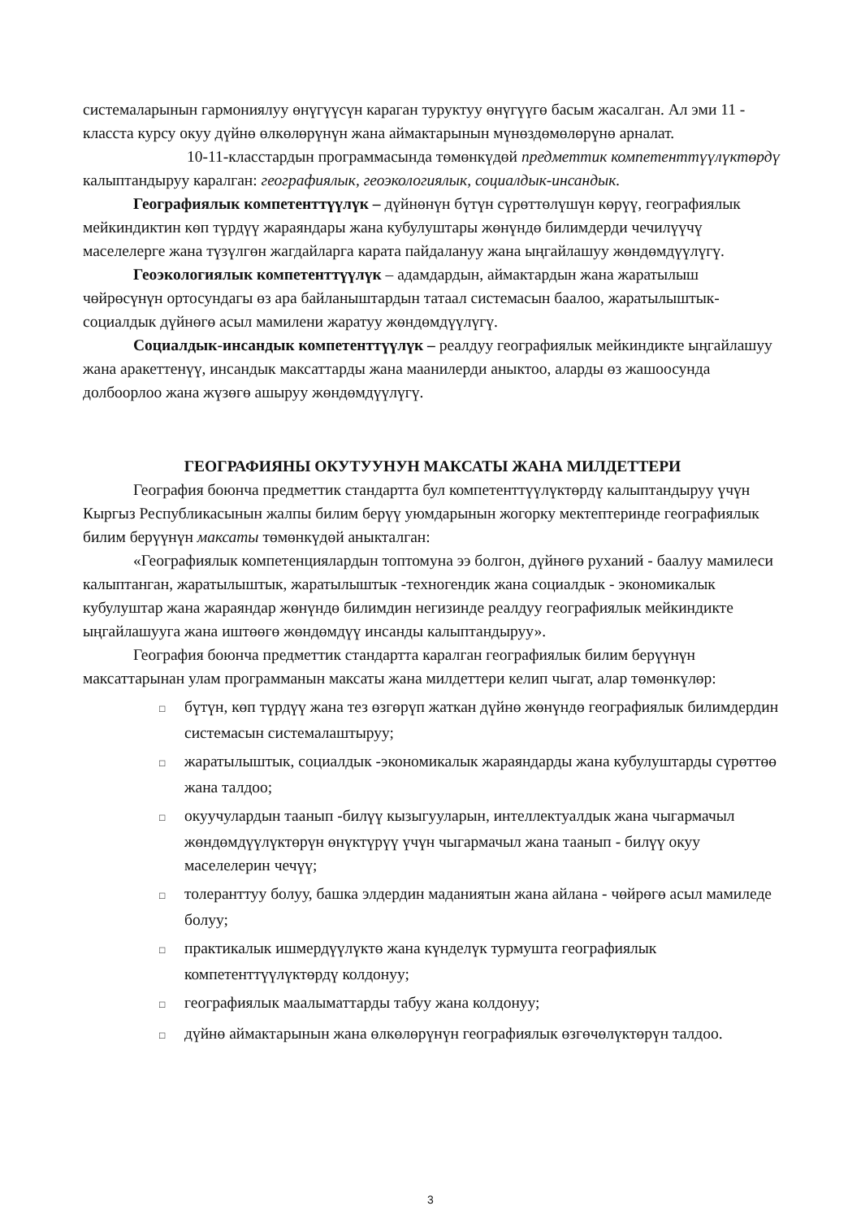системаларынын гармониялуу өнүгүүсүн караган туруктуу өнүгүүгө басым жасалган. Ал эми 11 - класста курсу окуу дүйнө өлкөлөрүнүн жана аймактарынын мүнөздөмөлөрүнө арналат.
10-11-класстардын программасында төмөнкүдөй предметтик компетенттүүлүктөрдү калыптандыруу каралган: географиялык, геоэкологиялык, социалдык-инсандык.
Географиялык компетенттүүлүк – дүйнөнүн бүтүн сүрөттөлүшүн көрүү, географиялык мейкиндиктин көп түрдүү жараяндары жана кубулуштары жөнүндө билимдерди чечилүүчү маселелерге жана түзүлгөн жагдайларга карата пайдалануу жана ыңгайлашуу жөндөмдүүлүгү.
Геоэкологиялык компетенттүүлүк – адамдардын, аймактардын жана жаратылыш чөйрөсүнүн ортосундагы өз ара байланыштардын татаал системасын баалоо, жаратылыштык-социалдык дүйнөгө асыл мамилени жаратуу жөндөмдүүлүгү.
Социалдык-инсандык компетенттүүлүк – реалдуу географиялык мейкиндикте ыңгайлашуу жана аракеттенүү, инсандык максаттарды жана маанилерди аныктоо, аларды өз жашоосунда долбоорлоо жана жүзөгө ашыруу жөндөмдүүлүгү.
ГЕОГРАФИЯНЫ ОКУТУУНУН МАКСАТЫ ЖАНА МИЛДЕТТЕРИ
География боюнча предметтик стандартта бул компетенттүүлүктөрдү калыптандыруу үчүн Кыргыз Республикасынын жалпы билим берүү уюмдарынын жогорку мектептеринде географиялык билим берүүнүн максаты төмөнкүдөй аныкталган:
«Географиялык компетенциялардын топтомуна ээ болгон, дүйнөгө руханий - баалуу мамилеси калыптанган, жаратылыштык, жаратылыштык -техногендик жана социалдык - экономикалык кубулуштар жана жараяндар жөнүндө билимдин негизинде реалдуу географиялык мейкиндикте ыңгайлашууга жана иштөөгө жөндөмдүү инсанды калыптандыруу».
География боюнча предметтик стандартта каралган географиялык билим берүүнүн максаттарынан улам программанын максаты жана милдеттери келип чыгат, алар төмөнкүлөр:
□ бүтүн, көп түрдүү жана тез өзгөрүп жаткан дүйнө жөнүндө географиялык билимдердин системасын системалаштыруу;
□ жаратылыштык, социалдык -экономикалык жараяндарды жана кубулуштарды сүрөттөө жана талдоо;
□ окуучулардын таанып -билүү кызыгууларын, интеллектуалдык жана чыгармачыл жөндөмдүүлүктөрүн өнүктүрүү үчүн чыгармачыл жана таанып - билүү окуу маселелерин чечүү;
□ толеранттуу болуу, башка элдердин маданиятын жана айлана - чөйрөгө асыл мамиледе болуу;
□ практикалык ишмердүүлүктө жана күнделүк турмушта географиялык компетенттүүлүктөрдү колдонуу;
□ географиялык маалыматтарды табуу жана колдонуу;
□ дүйнө аймактарынын жана өлкөлөрүнүн географиялык өзгөчөлүктөрүн талдоо.
3